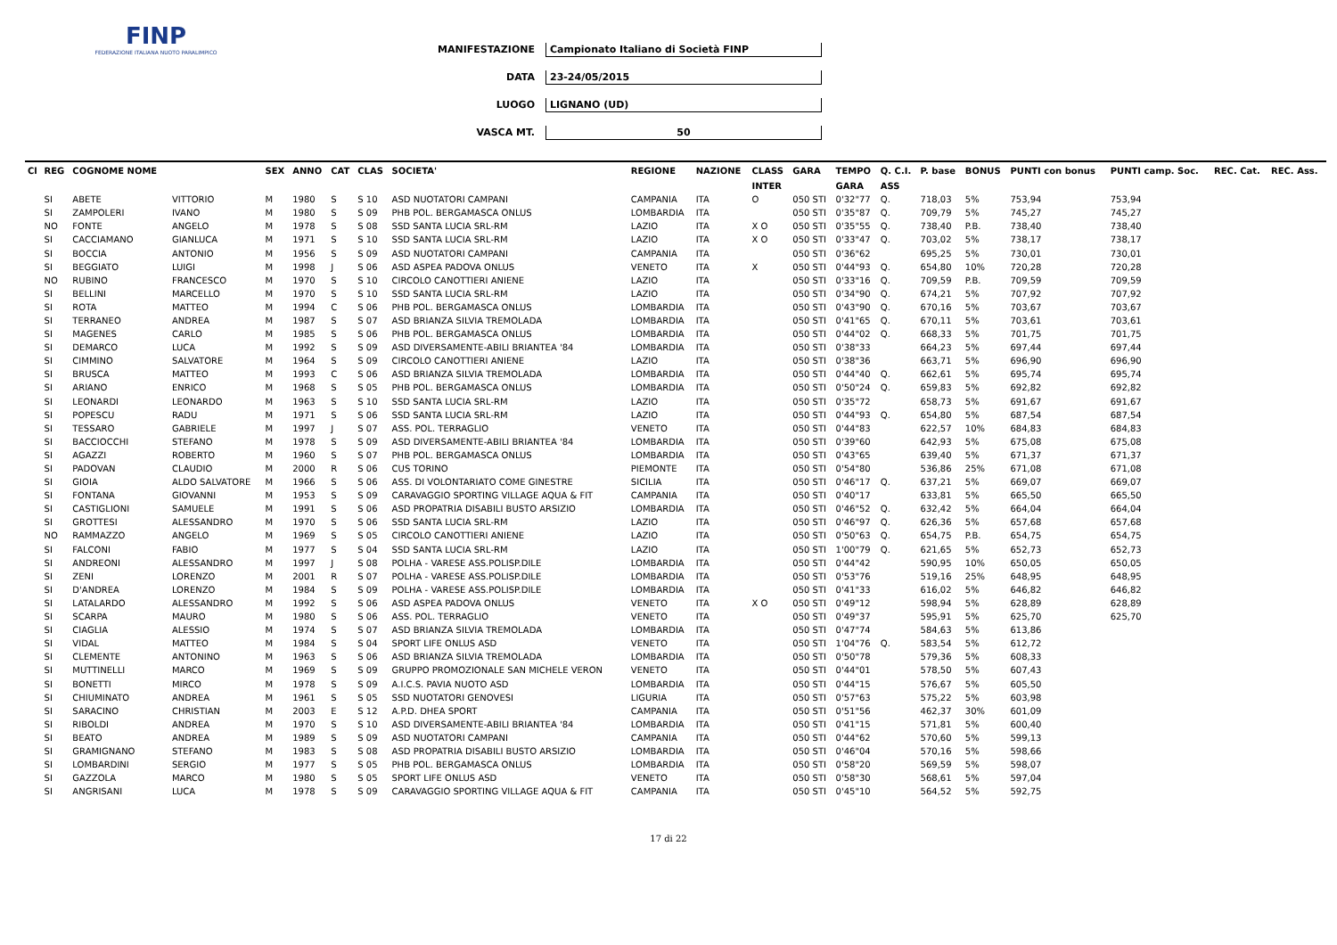FINP
FEDERAZIONE ITALIANA NUOTO PARALIMPICO
MANIFESTAZIONE Campionato Italiano di Società FINP
DATA 23-24/05/2015
LUOGO LIGNANO (UD)
VASCA MT. 50
| Cl | REG | COGNOME NOME | | SEX | ANNO | CAT | CLAS | SOCIETA' | REGIONE | NAZIONE | CLASS | GARA | TEMPO | Q. C.I. | P. base | BONUS | PUNTI con bonus | PUNTI camp. Soc. | REC. Cat. | REC. Ass. |
| --- | --- | --- | --- | --- | --- | --- | --- | --- | --- | --- | --- | --- | --- | --- | --- | --- | --- | --- | --- | --- |
| | | | | | | | | | | | INTER | | GARA | ASS | | | | | | |
| | SI | ABETE | VITTORIO | M | 1980 | S | S 10 | ASD NUOTATORI CAMPANI | CAMPANIA | ITA | O | 050 STI | 0'32"77 | Q. | 718,03 | 5% | 753,94 | 753,94 | | |
| | SI | ZAMPOLERI | IVANO | M | 1980 | S | S 09 | PHB POL. BERGAMASCA ONLUS | LOMBARDIA | ITA | | 050 STI | 0'35"87 | Q. | 709,79 | 5% | 745,27 | 745,27 | | |
| | NO | FONTE | ANGELO | M | 1978 | S | S 08 | SSD SANTA LUCIA SRL-RM | LAZIO | ITA | X O | 050 STI | 0'35"55 | Q. | 738,40 | P.B. | 738,40 | 738,40 | | |
| | SI | CACCIAMANO | GIANLUCA | M | 1971 | S | S 10 | SSD SANTA LUCIA SRL-RM | LAZIO | ITA | X O | 050 STI | 0'33"47 | Q. | 703,02 | 5% | 738,17 | 738,17 | | |
| | SI | BOCCIA | ANTONIO | M | 1956 | S | S 09 | ASD NUOTATORI CAMPANI | CAMPANIA | ITA | | 050 STI | 0'36"62 | | 695,25 | 5% | 730,01 | 730,01 | | |
| | SI | BEGGIATO | LUIGI | M | 1998 | J | S 06 | ASD ASPEA PADOVA ONLUS | VENETO | ITA | X | 050 STI | 0'44"93 | Q. | 654,80 | 10% | 720,28 | 720,28 | | |
| | NO | RUBINO | FRANCESCO | M | 1970 | S | S 10 | CIRCOLO CANOTTIERI ANIENE | LAZIO | ITA | | 050 STI | 0'33"16 | Q. | 709,59 | P.B. | 709,59 | 709,59 | | |
| | SI | BELLINI | MARCELLO | M | 1970 | S | S 10 | SSD SANTA LUCIA SRL-RM | LAZIO | ITA | | 050 STI | 0'34"90 | Q. | 674,21 | 5% | 707,92 | 707,92 | | |
| | SI | ROTA | MATTEO | M | 1994 | C | S 06 | PHB POL. BERGAMASCA ONLUS | LOMBARDIA | ITA | | 050 STI | 0'43"90 | Q. | 670,16 | 5% | 703,67 | 703,67 | | |
| | SI | TERRANEO | ANDREA | M | 1987 | S | S 07 | ASD BRIANZA SILVIA TREMOLADA | LOMBARDIA | ITA | | 050 STI | 0'41"65 | Q. | 670,11 | 5% | 703,61 | 703,61 | | |
| | SI | MAGENES | CARLO | M | 1985 | S | S 06 | PHB POL. BERGAMASCA ONLUS | LOMBARDIA | ITA | | 050 STI | 0'44"02 | Q. | 668,33 | 5% | 701,75 | 701,75 | | |
| | SI | DEMARCO | LUCA | M | 1992 | S | S 09 | ASD DIVERSAMENTE-ABILI BRIANTEA '84 | LOMBARDIA | ITA | | 050 STI | 0'38"33 | | 664,23 | 5% | 697,44 | 697,44 | | |
| | SI | CIMMINO | SALVATORE | M | 1964 | S | S 09 | CIRCOLO CANOTTIERI ANIENE | LAZIO | ITA | | 050 STI | 0'38"36 | | 663,71 | 5% | 696,90 | 696,90 | | |
| | SI | BRUSCA | MATTEO | M | 1993 | C | S 06 | ASD BRIANZA SILVIA TREMOLADA | LOMBARDIA | ITA | | 050 STI | 0'44"40 | Q. | 662,61 | 5% | 695,74 | 695,74 | | |
| | SI | ARIANO | ENRICO | M | 1968 | S | S 05 | PHB POL. BERGAMASCA ONLUS | LOMBARDIA | ITA | | 050 STI | 0'50"24 | Q. | 659,83 | 5% | 692,82 | 692,82 | | |
| | SI | LEONARDI | LEONARDO | M | 1963 | S | S 10 | SSD SANTA LUCIA SRL-RM | LAZIO | ITA | | 050 STI | 0'35"72 | | 658,73 | 5% | 691,67 | 691,67 | | |
| | SI | POPESCU | RADU | M | 1971 | S | S 06 | SSD SANTA LUCIA SRL-RM | LAZIO | ITA | | 050 STI | 0'44"93 | Q. | 654,80 | 5% | 687,54 | 687,54 | | |
| | SI | TESSARO | GABRIELE | M | 1997 | J | S 07 | ASS. POL. TERRAGLIO | VENETO | ITA | | 050 STI | 0'44"83 | | 622,57 | 10% | 684,83 | 684,83 | | |
| | SI | BACCIOCCHI | STEFANO | M | 1978 | S | S 09 | ASD DIVERSAMENTE-ABILI BRIANTEA '84 | LOMBARDIA | ITA | | 050 STI | 0'39"60 | | 642,93 | 5% | 675,08 | 675,08 | | |
| | SI | AGAZZI | ROBERTO | M | 1960 | S | S 07 | PHB POL. BERGAMASCA ONLUS | LOMBARDIA | ITA | | 050 STI | 0'43"65 | | 639,40 | 5% | 671,37 | 671,37 | | |
| | SI | PADOVAN | CLAUDIO | M | 2000 | R | S 06 | CUS TORINO | PIEMONTE | ITA | | 050 STI | 0'54"80 | | 536,86 | 25% | 671,08 | 671,08 | | |
| | SI | GIOIA | ALDO SALVATORE | M | 1966 | S | S 06 | ASS. DI VOLONTARIATO COME GINESTRE | SICILIA | ITA | | 050 STI | 0'46"17 | Q. | 637,21 | 5% | 669,07 | 669,07 | | |
| | SI | FONTANA | GIOVANNI | M | 1953 | S | S 09 | CARAVAGGIO SPORTING VILLAGE AQUA & FIT | CAMPANIA | ITA | | 050 STI | 0'40"17 | | 633,81 | 5% | 665,50 | 665,50 | | |
| | SI | CASTIGLIONI | SAMUELE | M | 1991 | S | S 06 | ASD PROPATRIA DISABILI BUSTO ARSIZIO | LOMBARDIA | ITA | | 050 STI | 0'46"52 | Q. | 632,42 | 5% | 664,04 | 664,04 | | |
| | SI | GROTTESI | ALESSANDRO | M | 1970 | S | S 06 | SSD SANTA LUCIA SRL-RM | LAZIO | ITA | | 050 STI | 0'46"97 | Q. | 626,36 | 5% | 657,68 | 657,68 | | |
| | NO | RAMMAZZO | ANGELO | M | 1969 | S | S 05 | CIRCOLO CANOTTIERI ANIENE | LAZIO | ITA | | 050 STI | 0'50"63 | Q. | 654,75 | P.B. | 654,75 | 654,75 | | |
| | SI | FALCONI | FABIO | M | 1977 | S | S 04 | SSD SANTA LUCIA SRL-RM | LAZIO | ITA | | 050 STI | 1'00"79 | Q. | 621,65 | 5% | 652,73 | 652,73 | | |
| | SI | ANDREONI | ALESSANDRO | M | 1997 | J | S 08 | POLHA - VARESE ASS.POLISP.DILE | LOMBARDIA | ITA | | 050 STI | 0'44"42 | | 590,95 | 10% | 650,05 | 650,05 | | |
| | SI | ZENI | LORENZO | M | 2001 | R | S 07 | POLHA - VARESE ASS.POLISP.DILE | LOMBARDIA | ITA | | 050 STI | 0'53"76 | | 519,16 | 25% | 648,95 | 648,95 | | |
| | SI | D'ANDREA | LORENZO | M | 1984 | S | S 09 | POLHA - VARESE ASS.POLISP.DILE | LOMBARDIA | ITA | | 050 STI | 0'41"33 | | 616,02 | 5% | 646,82 | 646,82 | | |
| | SI | LATALARDO | ALESSANDRO | M | 1992 | S | S 06 | ASD ASPEA PADOVA ONLUS | VENETO | ITA | X O | 050 STI | 0'49"12 | | 598,94 | 5% | 628,89 | 628,89 | | |
| | SI | SCARPA | MAURO | M | 1980 | S | S 06 | ASS. POL. TERRAGLIO | VENETO | ITA | | 050 STI | 0'49"37 | | 595,91 | 5% | 625,70 | 625,70 | | |
| | SI | CIAGLIA | ALESSIO | M | 1974 | S | S 07 | ASD BRIANZA SILVIA TREMOLADA | LOMBARDIA | ITA | | 050 STI | 0'47"74 | | 584,63 | 5% | 613,86 | | | |
| | SI | VIDAL | MATTEO | M | 1984 | S | S 04 | SPORT LIFE ONLUS ASD | VENETO | ITA | | 050 STI | 1'04"76 | Q. | 583,54 | 5% | 612,72 | | | |
| | SI | CLEMENTE | ANTONINO | M | 1963 | S | S 06 | ASD BRIANZA SILVIA TREMOLADA | LOMBARDIA | ITA | | 050 STI | 0'50"78 | | 579,36 | 5% | 608,33 | | | |
| | SI | MUTTINELLI | MARCO | M | 1969 | S | S 09 | GRUPPO PROMOZIONALE SAN MICHELE VERON | VENETO | ITA | | 050 STI | 0'44"01 | | 578,50 | 5% | 607,43 | | | |
| | SI | BONETTI | MIRCO | M | 1978 | S | S 09 | A.I.C.S. PAVIA NUOTO ASD | LOMBARDIA | ITA | | 050 STI | 0'44"15 | | 576,67 | 5% | 605,50 | | | |
| | SI | CHIUMINATO | ANDREA | M | 1961 | S | S 05 | SSD NUOTATORI GENOVESI | LIGURIA | ITA | | 050 STI | 0'57"63 | | 575,22 | 5% | 603,98 | | | |
| | SI | SARACINO | CHRISTIAN | M | 2003 | E | S 12 | A.P.D. DHEA SPORT | CAMPANIA | ITA | | 050 STI | 0'51"56 | | 462,37 | 30% | 601,09 | | | |
| | SI | RIBOLDI | ANDREA | M | 1970 | S | S 10 | ASD DIVERSAMENTE-ABILI BRIANTEA '84 | LOMBARDIA | ITA | | 050 STI | 0'41"15 | | 571,81 | 5% | 600,40 | | | |
| | SI | BEATO | ANDREA | M | 1989 | S | S 09 | ASD NUOTATORI CAMPANI | CAMPANIA | ITA | | 050 STI | 0'44"62 | | 570,60 | 5% | 599,13 | | | |
| | SI | GRAMIGNANO | STEFANO | M | 1983 | S | S 08 | ASD PROPATRIA DISABILI BUSTO ARSIZIO | LOMBARDIA | ITA | | 050 STI | 0'46"04 | | 570,16 | 5% | 598,66 | | | |
| | SI | LOMBARDINI | SERGIO | M | 1977 | S | S 05 | PHB POL. BERGAMASCA ONLUS | LOMBARDIA | ITA | | 050 STI | 0'58"20 | | 569,59 | 5% | 598,07 | | | |
| | SI | GAZZOLA | MARCO | M | 1980 | S | S 05 | SPORT LIFE ONLUS ASD | VENETO | ITA | | 050 STI | 0'58"30 | | 568,61 | 5% | 597,04 | | | |
| | SI | ANGRISANI | LUCA | M | 1978 | S | S 09 | CARAVAGGIO SPORTING VILLAGE AQUA & FIT | CAMPANIA | ITA | | 050 STI | 0'45"10 | | 564,52 | 5% | 592,75 | | | |
17 di 22